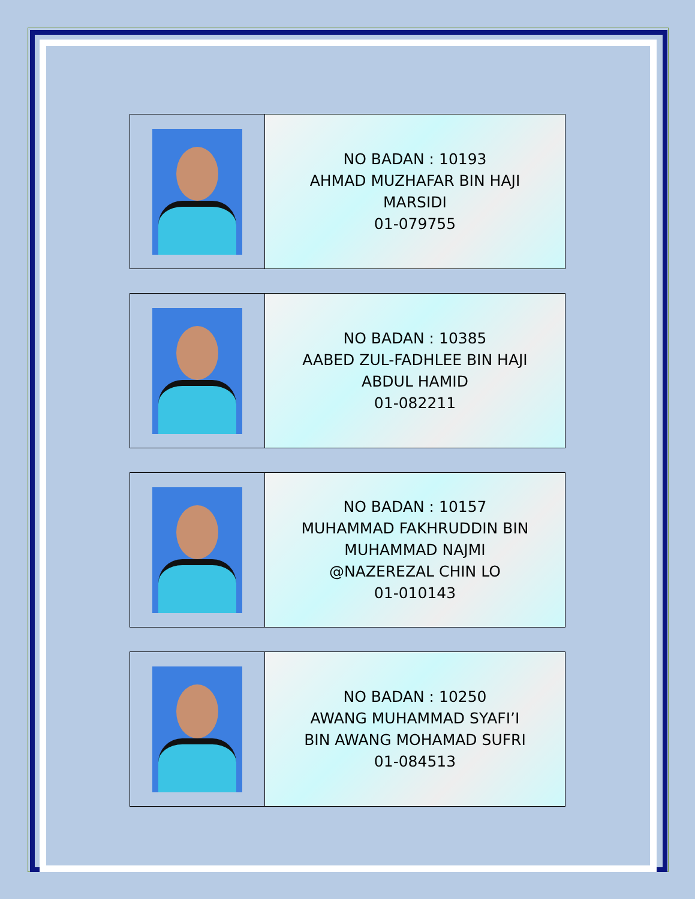| | NO BADAN : 10193 AHMAD MUZHAFAR BIN HAJI MARSIDI 01-079755 |
| | NO BADAN : 10385 AABED ZUL-FADHLEE BIN HAJI ABDUL HAMID 01-082211 |
| | NO BADAN : 10157 MUHAMMAD FAKHRUDDIN BIN MUHAMMAD NAJMI @NAZEREZAL CHIN LO 01-010143 |
| | NO BADAN : 10250 AWANG MUHAMMAD SYAFI’I BIN AWANG MOHAMAD SUFRI 01-084513 |